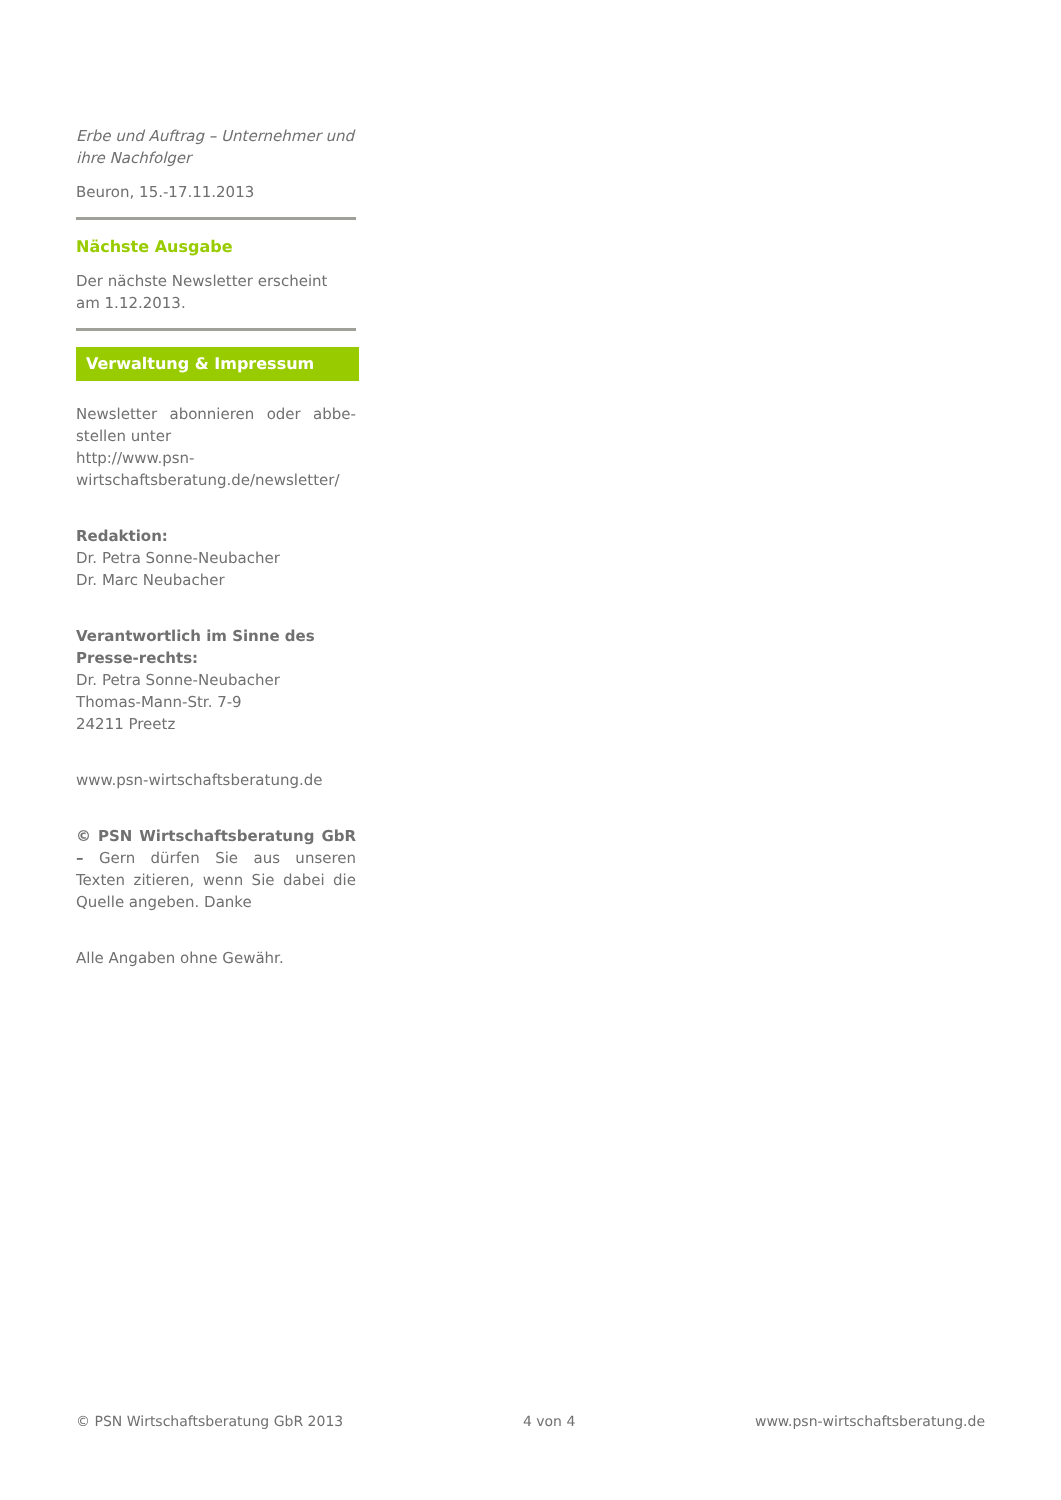Erbe und Auftrag – Unternehmer und ihre Nachfolger
Beuron, 15.-17.11.2013
Nächste Ausgabe
Der nächste Newsletter erscheint am 1.12.2013.
Verwaltung & Impressum
Newsletter abonnieren oder abbe-stellen unter
http://www.psn-wirtschaftsberatung.de/newsletter/
Redaktion:
Dr. Petra Sonne-Neubacher
Dr. Marc Neubacher
Verantwortlich im Sinne des Presse-rechts:
Dr. Petra Sonne-Neubacher
Thomas-Mann-Str. 7-9
24211 Preetz
www.psn-wirtschaftsberatung.de
© PSN Wirtschaftsberatung GbR – Gern dürfen Sie aus unseren Texten zitieren, wenn Sie dabei die Quelle angeben. Danke
Alle Angaben ohne Gewähr.
© PSN Wirtschaftsberatung GbR 2013 4 von 4 www.psn-wirtschaftsberatung.de